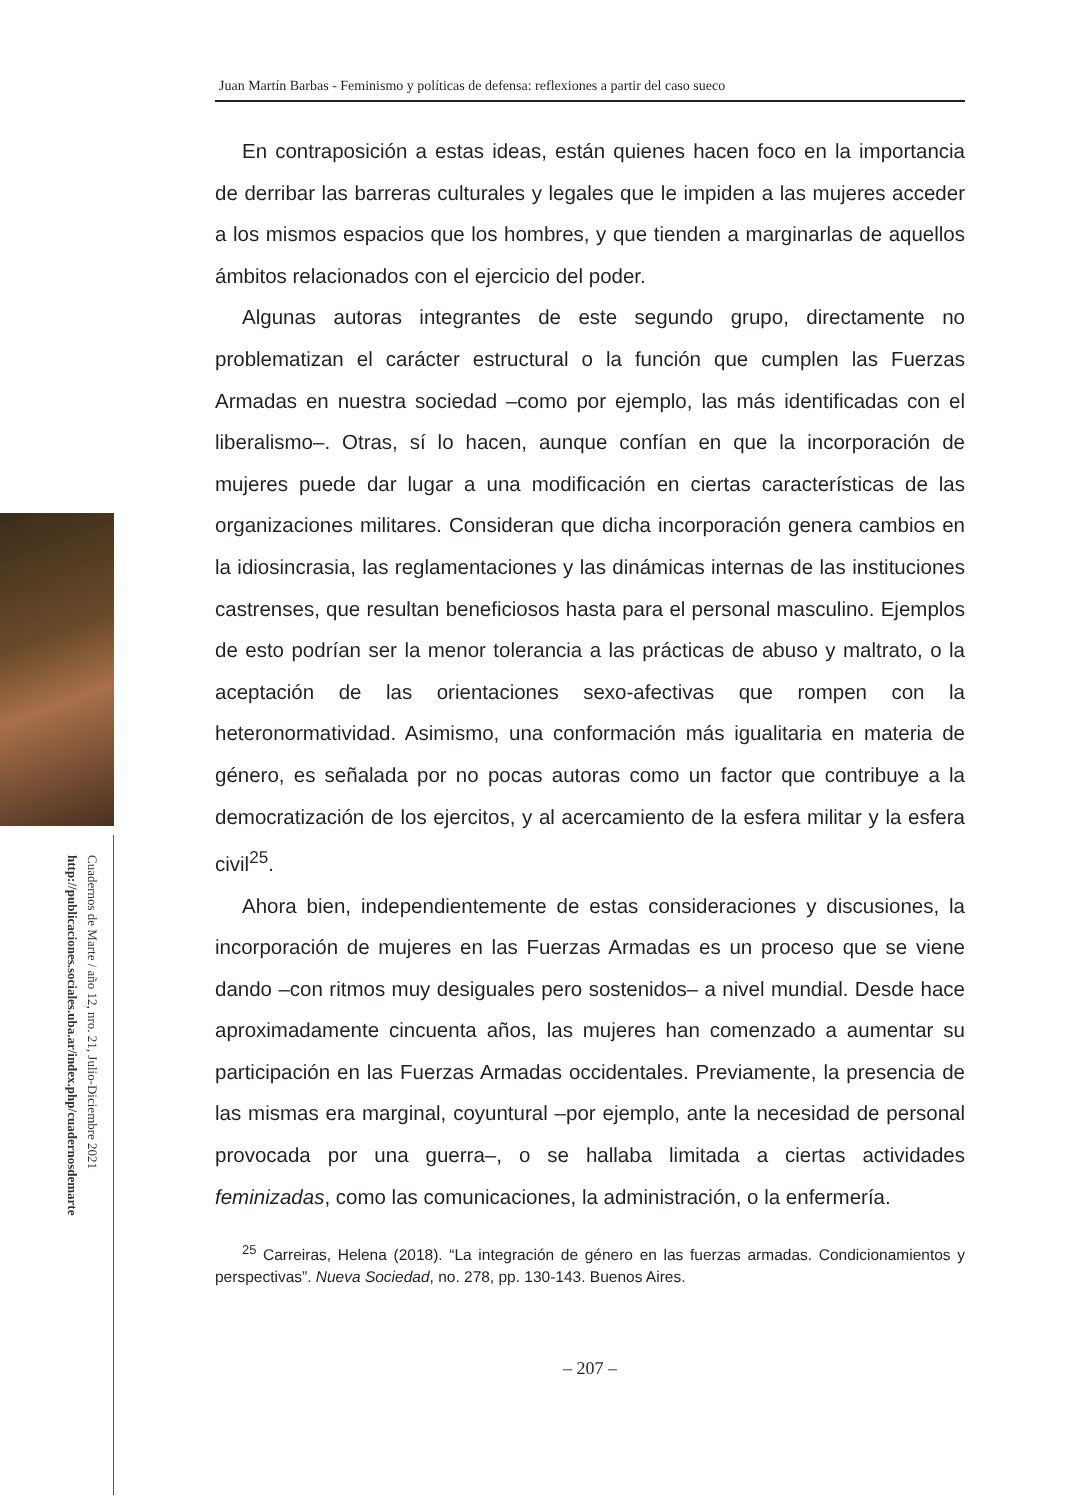Cuadernos de Marte / año 12, nro. 21, Julio-Diciembre 2021
http://publicaciones.sociales.uba.ar/index.php/cuadernosdemarte
Juan Martín Barbas - Feminismo y políticas de defensa: reflexiones a partir del caso sueco
En contraposición a estas ideas, están quienes hacen foco en la importancia de derribar las barreras culturales y legales que le impiden a las mujeres acceder a los mismos espacios que los hombres, y que tienden a marginarlas de aquellos ámbitos relacionados con el ejercicio del poder.
Algunas autoras integrantes de este segundo grupo, directamente no problematizan el carácter estructural o la función que cumplen las Fuerzas Armadas en nuestra sociedad –como por ejemplo, las más identificadas con el liberalismo–. Otras, sí lo hacen, aunque confían en que la incorporación de mujeres puede dar lugar a una modificación en ciertas características de las organizaciones militares. Consideran que dicha incorporación genera cambios en la idiosincrasia, las reglamentaciones y las dinámicas internas de las instituciones castrenses, que resultan beneficiosos hasta para el personal masculino. Ejemplos de esto podrían ser la menor tolerancia a las prácticas de abuso y maltrato, o la aceptación de las orientaciones sexo-afectivas que rompen con la heteronormatividad. Asimismo, una conformación más igualitaria en materia de género, es señalada por no pocas autoras como un factor que contribuye a la democratización de los ejercitos, y al acercamiento de la esfera militar y la esfera civil<sup>25</sup>.
Ahora bien, independientemente de estas consideraciones y discusiones, la incorporación de mujeres en las Fuerzas Armadas es un proceso que se viene dando –con ritmos muy desiguales pero sostenidos– a nivel mundial. Desde hace aproximadamente cincuenta años, las mujeres han comenzado a aumentar su participación en las Fuerzas Armadas occidentales. Previamente, la presencia de las mismas era marginal, coyuntural –por ejemplo, ante la necesidad de personal provocada por una guerra–, o se hallaba limitada a ciertas actividades feminizadas, como las comunicaciones, la administración, o la enfermería.
<sup>25</sup> Carreiras, Helena (2018). “La integración de género en las fuerzas armadas. Condicionamientos y perspectivas”. Nueva Sociedad, no. 278, pp. 130-143. Buenos Aires.
– 207 –